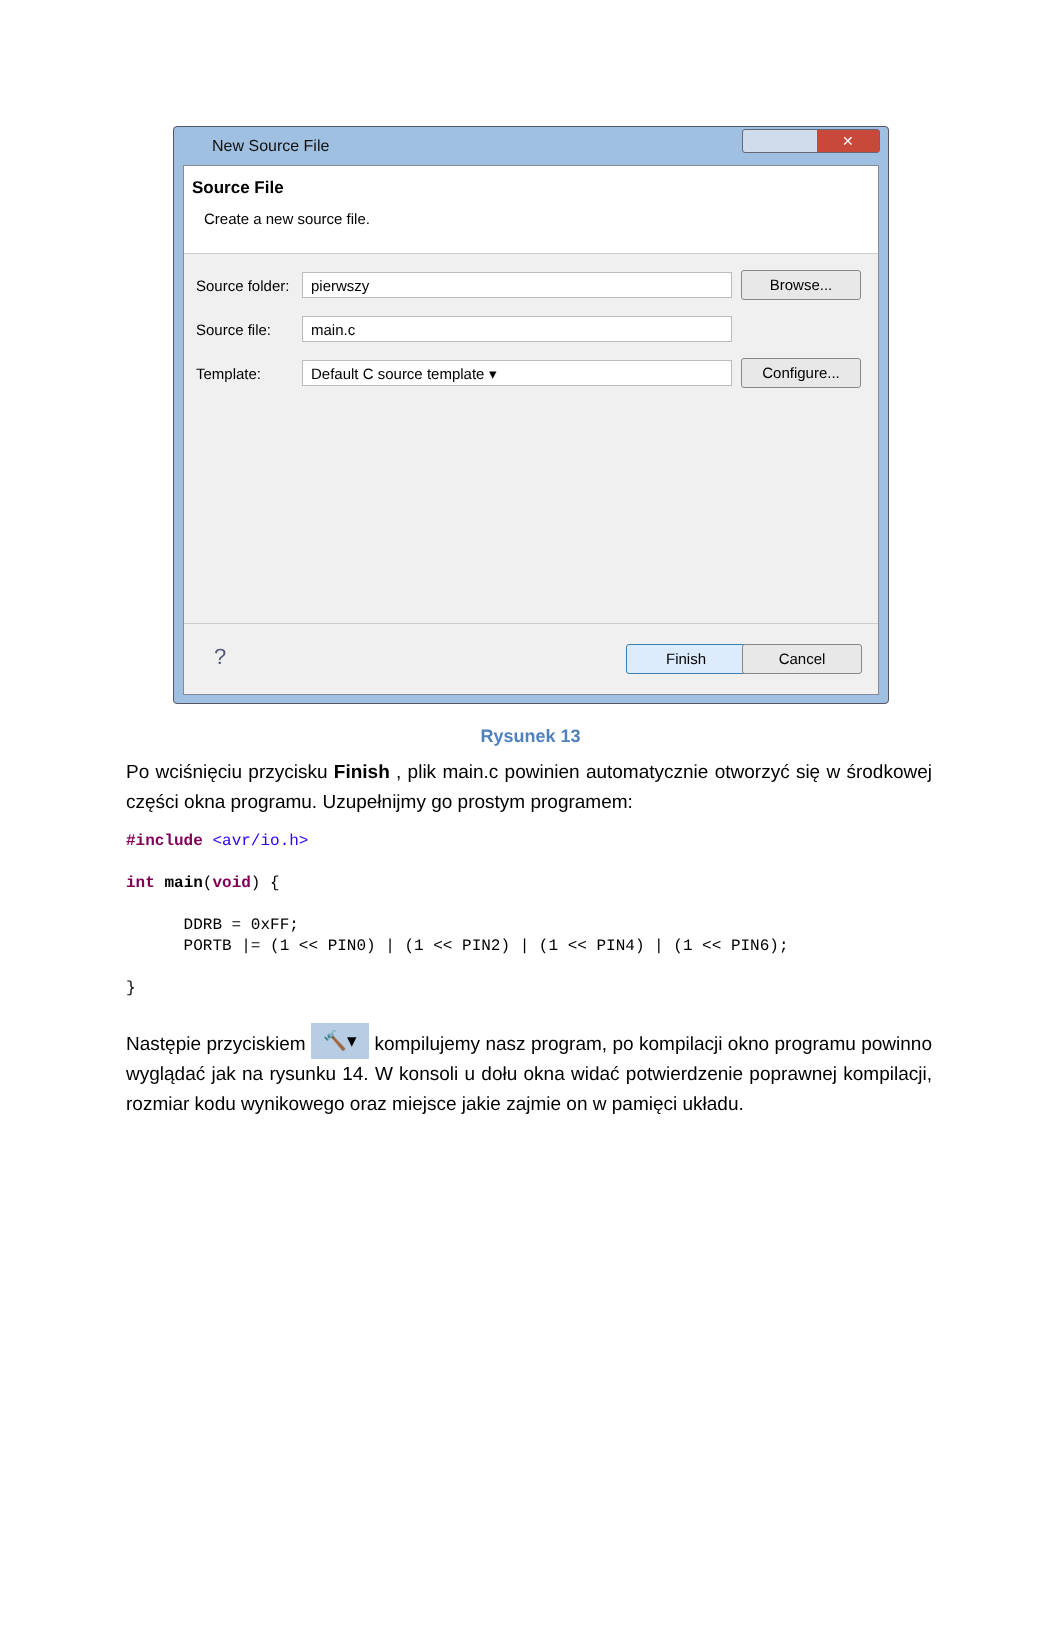New Source File
✕
Source File
Create a new source file.
Source folder:
pierwszy
Browse...
Source file:
main.c
Template:
Default C source template ▾
Configure...
? Finish Cancel
Rysunek 13
Po wciśnięciu przycisku Finish , plik main.c powinien automatycznie otworzyć się w środkowej części okna programu. Uzupełnijmy go prostym programem:
#include <avr/io.h>

int main(void) {

      DDRB = 0xFF;
      PORTB |= (1 << PIN0) | (1 << PIN2) | (1 << PIN4) | (1 << PIN6);

}
Następie przyciskiem 🔨▾ kompilujemy nasz program, po kompilacji okno programu powinno wyglądać jak na rysunku 14. W konsoli u dołu okna widać potwierdzenie poprawnej kompilacji, rozmiar kodu wynikowego oraz miejsce jakie zajmie on w pamięci układu.